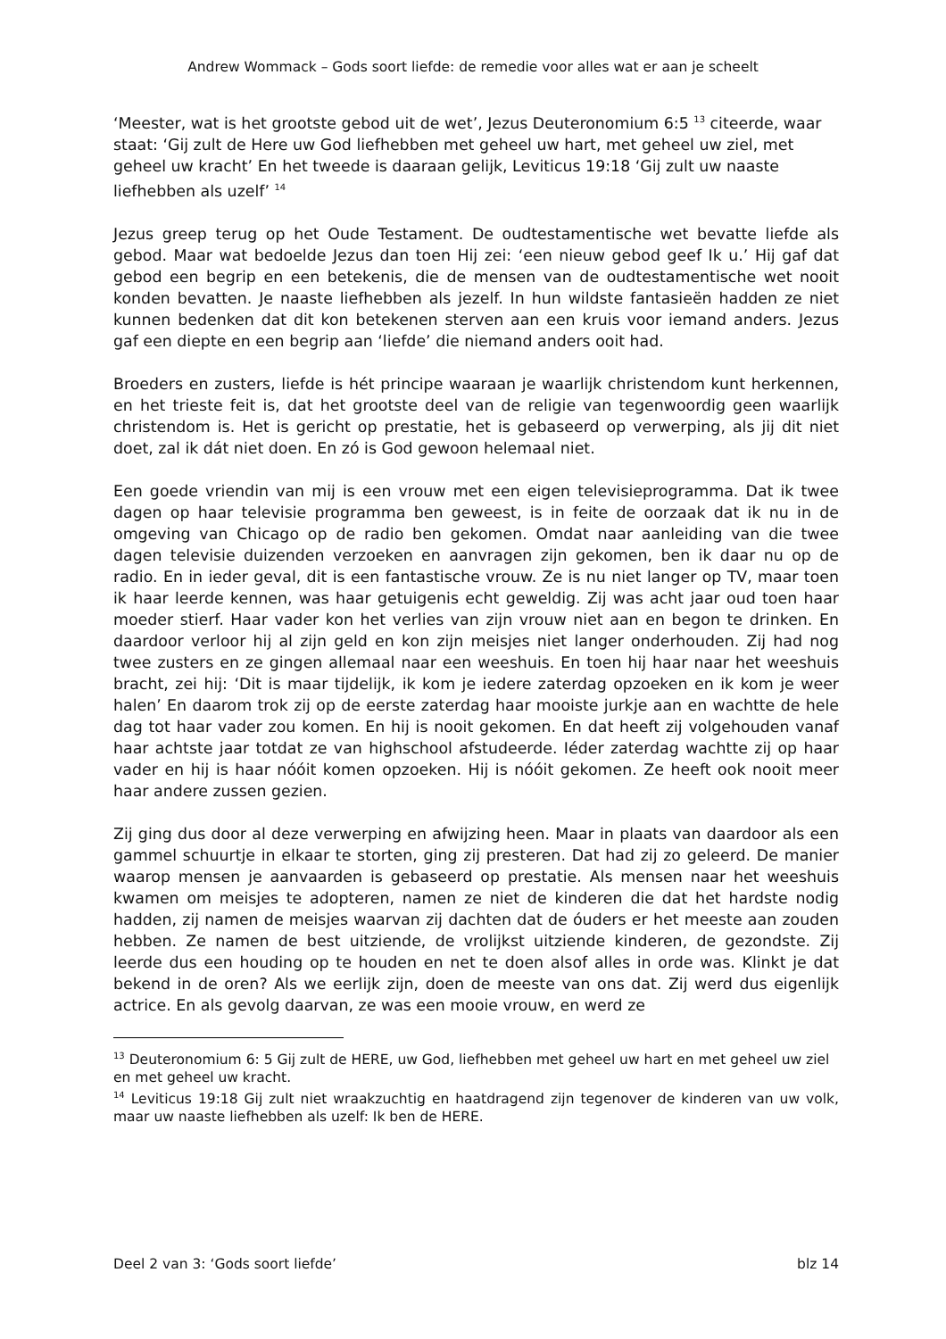Andrew Wommack – Gods soort liefde: de remedie voor alles wat er aan je scheelt
‘Meester, wat is het grootste gebod uit de wet’, Jezus Deuteronomium 6:5 <sup>13</sup> citeerde, waar staat: ‘Gij zult de Here uw God liefhebben met geheel uw hart, met geheel uw ziel, met geheel uw kracht’ En het tweede is daaraan gelijk, Leviticus 19:18 ‘Gij zult uw naaste liefhebben als uzelf’ <sup>14</sup>
Jezus greep terug op het Oude Testament. De oudtestamentische wet bevatte liefde als gebod. Maar wat bedoelde Jezus dan toen Hij zei: ‘een nieuw gebod geef Ik u.’ Hij gaf dat gebod een begrip en een betekenis, die de mensen van de oudtestamentische wet nooit konden bevatten. Je naaste liefhebben als jezelf. In hun wildste fantasieën hadden ze niet kunnen bedenken dat dit kon betekenen sterven aan een kruis voor iemand anders. Jezus gaf een diepte en een begrip aan ‘liefde’ die niemand anders ooit had.
Broeders en zusters, liefde is hét principe waaraan je waarlijk christendom kunt herkennen, en het trieste feit is, dat het grootste deel van de religie van tegenwoordig geen waarlijk christendom is. Het is gericht op prestatie, het is gebaseerd op verwerping, als jij dit niet doet, zal ik dát niet doen. En zó is God gewoon helemaal niet.
Een goede vriendin van mij is een vrouw met een eigen televisieprogramma. Dat ik twee dagen op haar televisie programma ben geweest, is in feite de oorzaak dat ik nu in de omgeving van Chicago op de radio ben gekomen. Omdat naar aanleiding van die twee dagen televisie duizenden verzoeken en aanvragen zijn gekomen, ben ik daar nu op de radio. En in ieder geval, dit is een fantastische vrouw. Ze is nu niet langer op TV, maar toen ik haar leerde kennen, was haar getuigenis echt geweldig. Zij was acht jaar oud toen haar moeder stierf. Haar vader kon het verlies van zijn vrouw niet aan en begon te drinken. En daardoor verloor hij al zijn geld en kon zijn meisjes niet langer onderhouden. Zij had nog twee zusters en ze gingen allemaal naar een weeshuis. En toen hij haar naar het weeshuis bracht, zei hij: ‘Dit is maar tijdelijk, ik kom je iedere zaterdag opzoeken en ik kom je weer halen’ En daarom trok zij op de eerste zaterdag haar mooiste jurkje aan en wachtte de hele dag tot haar vader zou komen. En hij is nooit gekomen. En dat heeft zij volgehouden vanaf haar achtste jaar totdat ze van highschool afstudeerde. Iéder zaterdag wachtte zij op haar vader en hij is haar nóóit komen opzoeken. Hij is nóóit gekomen. Ze heeft ook nooit meer haar andere zussen gezien.
Zij ging dus door al deze verwerping en afwijzing heen. Maar in plaats van daardoor als een gammel schuurtje in elkaar te storten, ging zij presteren. Dat had zij zo geleerd. De manier waarop mensen je aanvaarden is gebaseerd op prestatie. Als mensen naar het weeshuis kwamen om meisjes te adopteren, namen ze niet de kinderen die dat het hardste nodig hadden, zij namen de meisjes waarvan zij dachten dat de óuders er het meeste aan zouden hebben. Ze namen de best uitziende, de vrolijkst uitziende kinderen, de gezondste. Zij leerde dus een houding op te houden en net te doen alsof alles in orde was. Klinkt je dat bekend in de oren? Als we eerlijk zijn, doen de meeste van ons dat. Zij werd dus eigenlijk actrice. En als gevolg daarvan, ze was een mooie vrouw, en werd ze
<sup>13</sup> Deuteronomium 6: 5 Gij zult de HERE, uw God, liefhebben met geheel uw hart en met geheel uw ziel en met geheel uw kracht.
<sup>14</sup> Leviticus 19:18 Gij zult niet wraakzuchtig en haatdragend zijn tegenover de kinderen van uw volk, maar uw naaste liefhebben als uzelf: Ik ben de HERE.
Deel 2 van 3: ‘Gods soort liefde’ blz 14